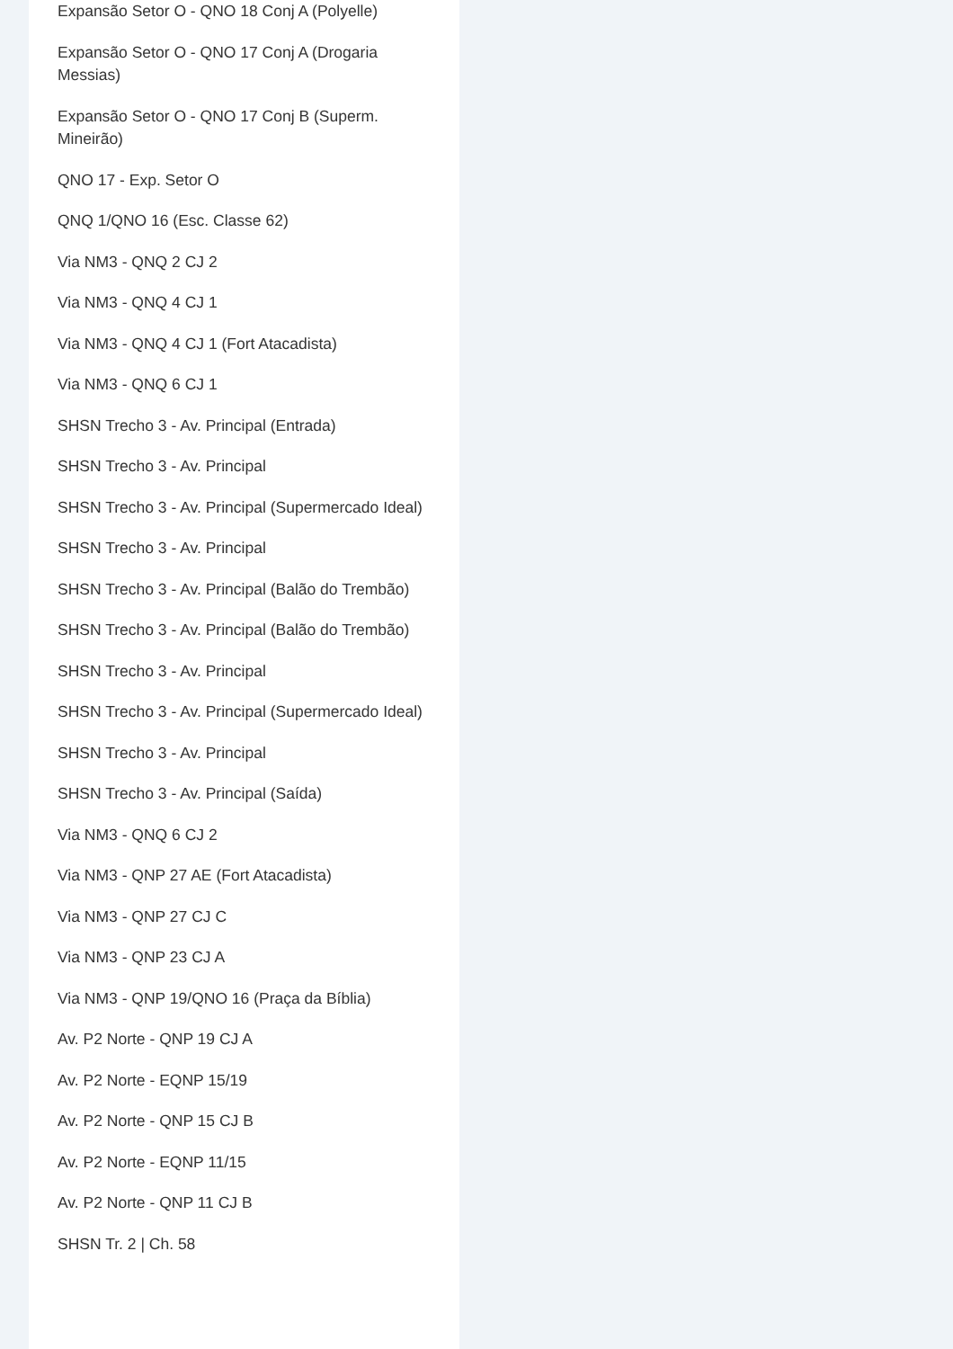Expansão Setor O - QNO 18 Conj A (Polyelle)
Expansão Setor O - QNO 17 Conj A (Drogaria Messias)
Expansão Setor O - QNO 17 Conj B (Superm. Mineirão)
QNO 17 - Exp. Setor O
QNQ 1/QNO 16 (Esc. Classe 62)
Via NM3 - QNQ 2 CJ 2
Via NM3 - QNQ 4 CJ 1
Via NM3 - QNQ 4 CJ 1 (Fort Atacadista)
Via NM3 - QNQ 6 CJ 1
SHSN Trecho 3 - Av. Principal (Entrada)
SHSN Trecho 3 - Av. Principal
SHSN Trecho 3 - Av. Principal (Supermercado Ideal)
SHSN Trecho 3 - Av. Principal
SHSN Trecho 3 - Av. Principal (Balão do Trembão)
SHSN Trecho 3 - Av. Principal (Balão do Trembão)
SHSN Trecho 3 - Av. Principal
SHSN Trecho 3 - Av. Principal (Supermercado Ideal)
SHSN Trecho 3 - Av. Principal
SHSN Trecho 3 - Av. Principal (Saída)
Via NM3 - QNQ 6 CJ 2
Via NM3 - QNP 27 AE (Fort Atacadista)
Via NM3 - QNP 27 CJ C
Via NM3 - QNP 23 CJ A
Via NM3 - QNP 19/QNO 16 (Praça da Bíblia)
Av. P2 Norte - QNP 19 CJ A
Av. P2 Norte - EQNP 15/19
Av. P2 Norte - QNP 15 CJ B
Av. P2 Norte - EQNP 11/15
Av. P2 Norte - QNP 11 CJ B
SHSN Tr. 2 | Ch. 58